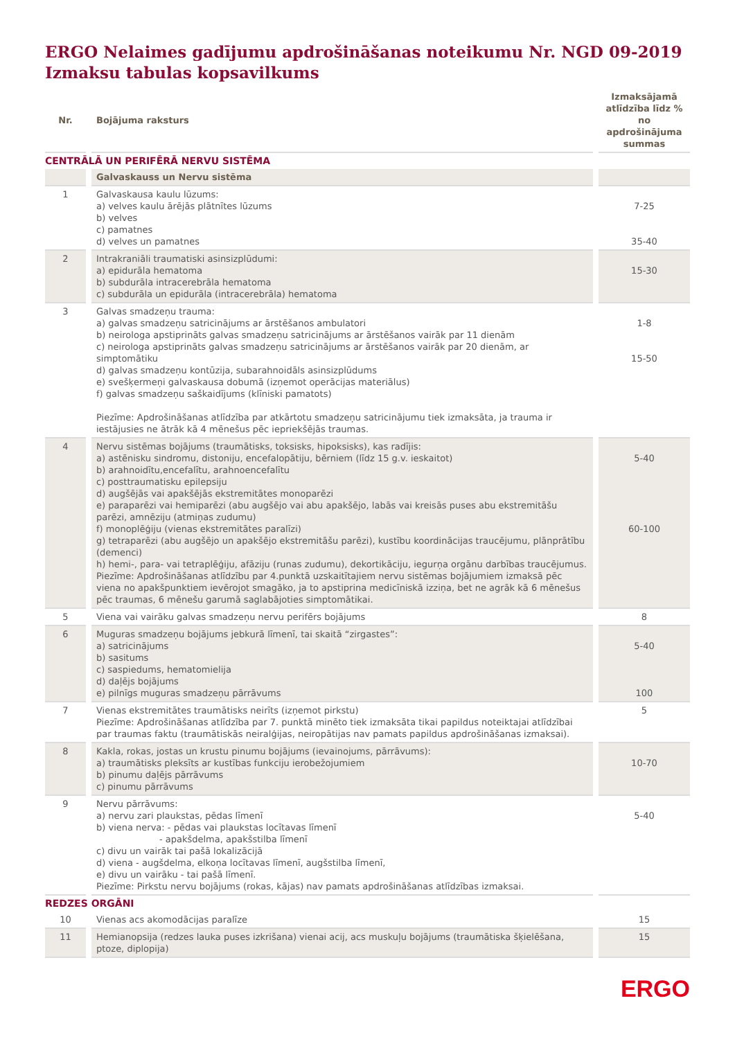ERGO Nelaimes gadījumu apdrošināšanas noteikumu Nr. NGD 09-2019
Izmaksu tabulas kopsavilkums
| Nr. | Bojājuma raksturs | Izmaksājamā atlīdzība līdz % no apdrošinājuma summas |
| --- | --- | --- |
| CENTRĀLĀ UN PERIFĒRĀ NERVU SISTĒMA | | |
| | Galvaskauss un Nervu sistēma | |
| 1 | Galvaskausa kaulu lūzums: a) velves kaulu ārējās plātnītes lūzums b) velves c) pamatnes d) velves un pamatnes | 7-25 35-40 |
| 2 | Intrakraniāli traumatiski asinsizplūdumi: a) epidurāla hematoma b) subdurāla intracerebrāla hematoma c) subdurāla un epidurāla (intracerebrāla) hematoma | 15-30 |
| 3 | Galvas smadzeņu trauma: a) galvas smadzeņu satricinājums ar ārstēšanos ambulatori b) neirologa apstiprināts galvas smadzeņu satricinājums ar ārstēšanos vairāk par 11 dienām c) neirologa apstiprināts galvas smadzeņu satricinājums ar ārstēšanos vairāk par 20 dienām, ar simptomātiku d) galvas smadzeņu kontūzija, subarahnoidāls asinsizplūdums e) svešķermeņi galvaskausa dobumā (izņemot operācijas materiālus) f) galvas smadzeņu saškaidījums (klīniski pamatots) Piezīme: Apdrošināšanas atlīdzība par atkārtotu smadzeņu satricinājumu tiek izmaksāta, ja trauma ir iestājusies ne ātrāk kā 4 mēnešus pēc iepriekšējās traumas. | 1-8 15-50 |
| 4 | Nervu sistēmas bojājums (traumātisks, toksisks, hipoksisks), kas radījis: a) astēnisku sindromu, distoniju, encefalopātiju, bērniem (līdz 15 g.v. ieskaitot) b) arahnoidītu,encefalītu, arahnoencefalītu c) posttraumatisku epilepsiju d) augšējās vai apakšējās ekstremitātes monoparēzi e) paraparēzi vai hemiparēzi (abu augšējo vai abu apakšējo, labās vai kreisās puses abu ekstremitāšu parēzi, amnēziju (atmiņas zudumu) f) monoplēģiju (vienas ekstremitātes paralīzi) g) tetraparēzi (abu augšējo un apakšējo ekstremitāšu parēzi), kustību koordinācijas traucējumu, plānprātību (demenci) h) hemi-, para- vai tetraplēģiju, afāziju (runas zudumu), dekortikāciju, iegurņa orgānu darbības traucējumus. Piezīme: Apdrošināšanas atlīdzību par 4.punktā uzskaitītajiem nervu sistēmas bojājumiem izmaksā pēc viena no apakšpunktiem ievērojot smagāko, ja to apstiprina medicīniskā izziņa, bet ne agrāk kā 6 mēnešus pēc traumas, 6 mēnešu garumā saglabājoties simptomātikai. | 5-40 60-100 |
| 5 | Viena vai vairāku galvas smadzeņu nervu perifērs bojājums | 8 |
| 6 | Muguras smadzeņu bojājums jebkurā līmenī, tai skaitā “zirgastes”: a) satricinājums b) sasitums c) saspiedums, hematomielija d) daļējs bojājums e) pilnīgs muguras smadzeņu pārrāvums | 5-40 100 |
| 7 | Vienas ekstremitātes traumātisks neirīts (izņemot pirkstu) Piezīme: Apdrošināšanas atlīdzība par 7. punktā minēto tiek izmaksāta tikai papildus noteiktajai atlīdzībai par traumas faktu (traumātiskās neiralģijas, neiropātijas nav pamats papildus apdrošināšanas izmaksai). | 5 |
| 8 | Kakla, rokas, jostas un krustu pinumu bojājums (ievainojums, pārrāvums): a) traumātisks pleksīts ar kustības funkciju ierobežojumiem b) pinumu daļējs pārrāvums c) pinumu pārrāvums | 10-70 |
| 9 | Nervu pārrāvums: a) nervu zari plaukstas, pēdas līmenī b) viena nerva: - pēdas vai plaukstas locītavas līmenī - apakšdelma, apakšstilba līmenī c) divu un vairāk tai pašā lokalizācijā d) viena - augšdelma, elkoņa locītavas līmenī, augšstilba līmenī, e) divu un vairāku - tai pašā līmenī. Piezīme: Pirkstu nervu bojājums (rokas, kājas) nav pamats apdrošināšanas atlīdzības izmaksai. | 5-40 |
| REDZES ORGĀNI | | |
| 10 | Vienas acs akomodācijas paralīze | 15 |
| 11 | Hemianopsija (redzes lauka puses izkrišana) vienai acij, acs muskuļu bojājums (traumātiska šķielēšana, ptoze, diplopija) | 15 |
ERGO